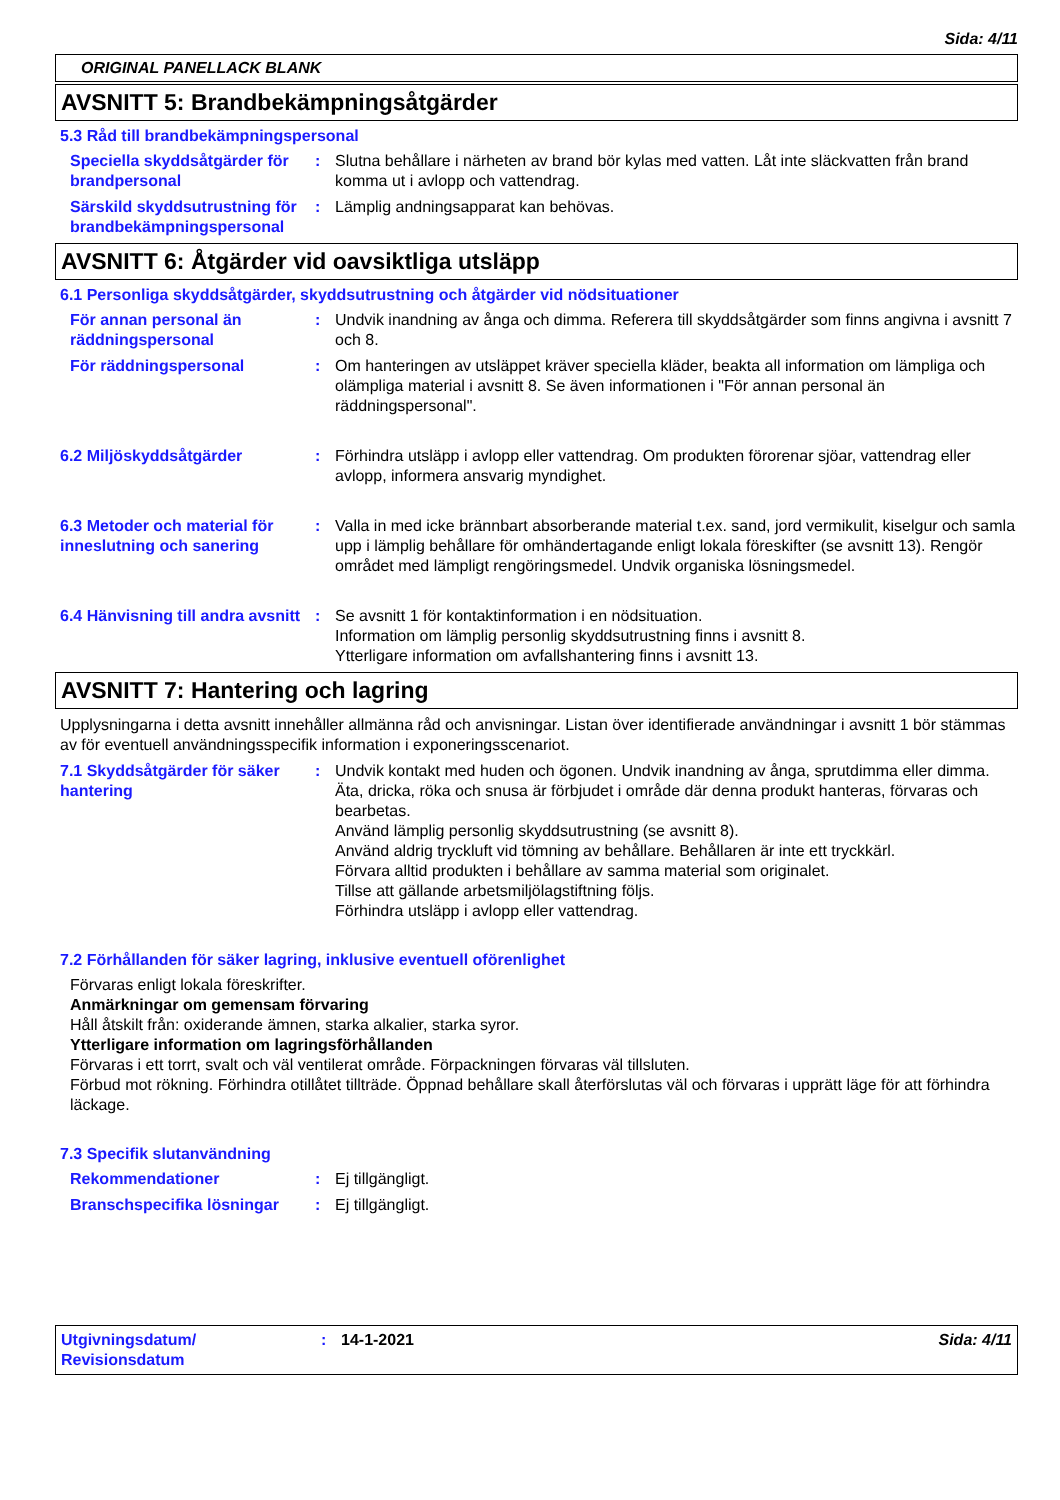Sida: 4/11
ORIGINAL PANELLACK BLANK
AVSNITT 5: Brandbekämpningsåtgärder
5.3 Råd till brandbekämpningspersonal
Speciella skyddsåtgärder för brandpersonal
: Slutna behållare i närheten av brand bör kylas med vatten. Låt inte släckvatten från brand komma ut i avlopp och vattendrag.
Särskild skyddsutrustning för brandbekämpningspersonal
: Lämplig andningsapparat kan behövas.
AVSNITT 6: Åtgärder vid oavsiktliga utsläpp
6.1 Personliga skyddsåtgärder, skyddsutrustning och åtgärder vid nödsituationer
För annan personal än räddningspersonal
: Undvik inandning av ånga och dimma. Referera till skyddsåtgärder som finns angivna i avsnitt 7 och 8.
För räddningspersonal : Om hanteringen av utsläppet kräver speciella kläder, beakta all information om lämpliga och olämpliga material i avsnitt 8. Se även informationen i "För annan personal än räddningspersonal".
6.2 Miljöskyddsåtgärder : Förhindra utsläpp i avlopp eller vattendrag. Om produkten förorenar sjöar, vattendrag eller avlopp, informera ansvarig myndighet.
6.3 Metoder och material för inneslutning och sanering
: Valla in med icke brännbart absorberande material t.ex. sand, jord vermikulit, kiselgur och samla upp i lämplig behållare för omhändertagande enligt lokala föreskifter (se avsnitt 13). Rengör området med lämpligt rengöringsmedel. Undvik organiska lösningsmedel.
6.4 Hänvisning till andra avsnitt
: Se avsnitt 1 för kontaktinformation i en nödsituation.
Information om lämplig personlig skyddsutrustning finns i avsnitt 8.
Ytterligare information om avfallshantering finns i avsnitt 13.
AVSNITT 7: Hantering och lagring
Upplysningarna i detta avsnitt innehåller allmänna råd och anvisningar. Listan över identifierade användningar i avsnitt 1 bör stämmas av för eventuell användningsspecifik information i exponeringsscenariot.
7.1 Skyddsåtgärder för säker hantering
: Undvik kontakt med huden och ögonen. Undvik inandning av ånga, sprutdimma eller dimma.
Äta, dricka, röka och snusa är förbjudet i område där denna produkt hanteras, förvaras och bearbetas.
Använd lämplig personlig skyddsutrustning (se avsnitt 8).
Använd aldrig tryckluft vid tömning av behållare. Behållaren är inte ett tryckkärl.
Förvara alltid produkten i behållare av samma material som originalet.
Tillse att gällande arbetsmiljölagstiftning följs.
Förhindra utsläpp i avlopp eller vattendrag.
7.2 Förhållanden för säker lagring, inklusive eventuell oförenlighet
Förvaras enligt lokala föreskrifter.
Anmärkningar om gemensam förvaring
Håll åtskilt från: oxiderande ämnen, starka alkalier, starka syror.
Ytterligare information om lagringsförhållanden
Förvaras i ett torrt, svalt och väl ventilerat område. Förpackningen förvaras väl tillsluten.
Förbud mot rökning. Förhindra otillåtet tillträde. Öppnad behållare skall återförslutas väl och förvaras i upprätt läge för att förhindra läckage.
7.3 Specifik slutanvändning
Rekommendationer : Ej tillgängligt.
Branschspecifika lösningar
: Ej tillgängligt.
Utgivningsdatum/
Revisionsdatum
: 14-1-2021 Sida: 4/11